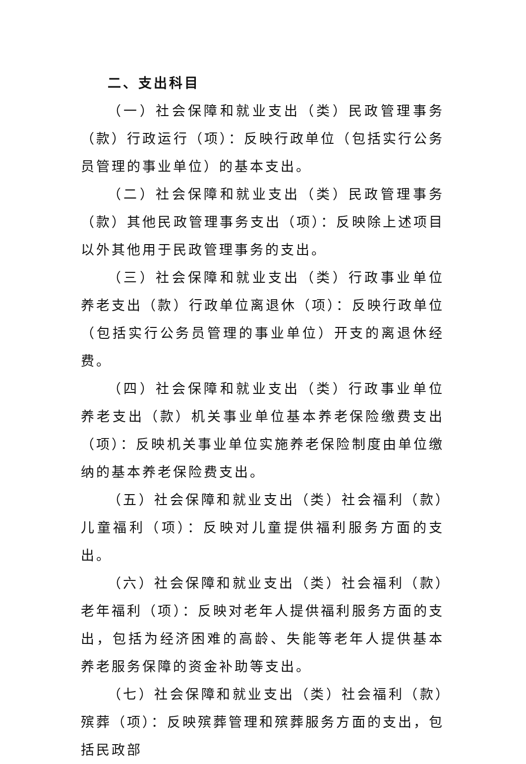二、支出科目
（一）社会保障和就业支出（类）民政管理事务（款）行政运行（项）：反映行政单位（包括实行公务员管理的事业单位）的基本支出。
（二）社会保障和就业支出（类）民政管理事务（款）其他民政管理事务支出（项）：反映除上述项目以外其他用于民政管理事务的支出。
（三）社会保障和就业支出（类）行政事业单位养老支出（款）行政单位离退休（项）：反映行政单位（包括实行公务员管理的事业单位）开支的离退休经费。
（四）社会保障和就业支出（类）行政事业单位养老支出（款）机关事业单位基本养老保险缴费支出（项）：反映机关事业单位实施养老保险制度由单位缴纳的基本养老保险费支出。
（五）社会保障和就业支出（类）社会福利（款）儿童福利（项）：反映对儿童提供福利服务方面的支出。
（六）社会保障和就业支出（类）社会福利（款）老年福利（项）：反映对老年人提供福利服务方面的支出，包括为经济困难的高龄、失能等老年人提供基本养老服务保障的资金补助等支出。
（七）社会保障和就业支出（类）社会福利（款）殡葬（项）：反映殡葬管理和殡葬服务方面的支出，包括民政部